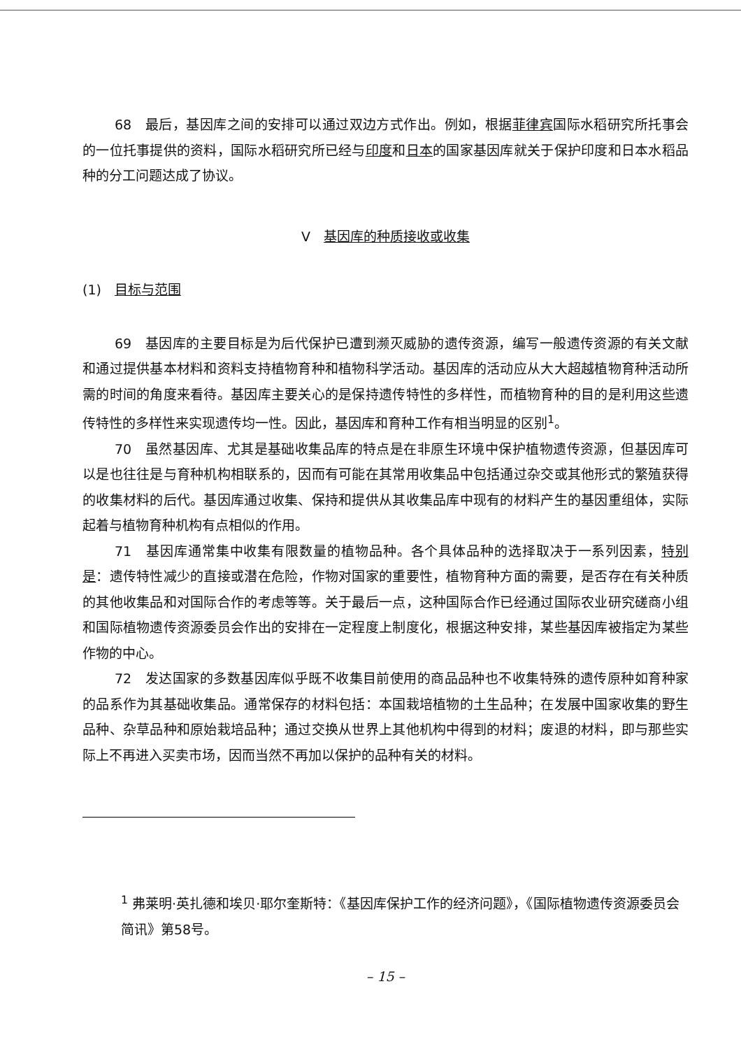68　最后，基因库之间的安排可以通过双边方式作出。例如，根据菲律宾国际水稻研究所托事会的一位托事提供的资料，国际水稻研究所已经与印度和日本的国家基因库就关于保护印度和日本水稻品种的分工问题达成了协议。
V　基因库的种质接收或收集
(1)　目标与范围
69　基因库的主要目标是为后代保护已遭到濒灭威胁的遗传资源，编写一般遗传资源的有关文献和通过提供基本材料和资料支持植物育种和植物科学活动。基因库的活动应从大大超越植物育种活动所需的时间的角度来看待。基因库主要关心的是保持遗传特性的多样性，而植物育种的目的是利用这些遗传特性的多样性来实现遗传均一性。因此，基因库和育种工作有相当明显的区别<sup>1</sup>。
70　虽然基因库、尤其是基础收集品库的特点是在非原生环境中保护植物遗传资源，但基因库可以是也往往是与育种机构相联系的，因而有可能在其常用收集品中包括通过杂交或其他形式的繁殖获得的收集材料的后代。基因库通过收集、保持和提供从其收集品库中现有的材料产生的基因重组体，实际起着与植物育种机构有点相似的作用。
71　基因库通常集中收集有限数量的植物品种。各个具体品种的选择取决于一系列因素，特别是：遗传特性减少的直接或潜在危险，作物对国家的重要性，植物育种方面的需要，是否存在有关种质的其他收集品和对国际合作的考虑等等。关于最后一点，这种国际合作已经通过国际农业研究磋商小组和国际植物遗传资源委员会作出的安排在一定程度上制度化，根据这种安排，某些基因库被指定为某些作物的中心。
72　发达国家的多数基因库似乎既不收集目前使用的商品品种也不收集特殊的遗传原种如育种家的品系作为其基础收集品。通常保存的材料包括：本国栽培植物的土生品种；在发展中国家收集的野生品种、杂草品种和原始栽培品种；通过交换从世界上其他机构中得到的材料；废退的材料，即与那些实际上不再进入买卖市场，因而当然不再加以保护的品种有关的材料。
<sup>1</sup> 弗莱明·英扎德和埃贝·耶尔奎斯特：《基因库保护工作的经济问题》，《国际植物遗传资源委员会简讯》第58号。
– 15 –